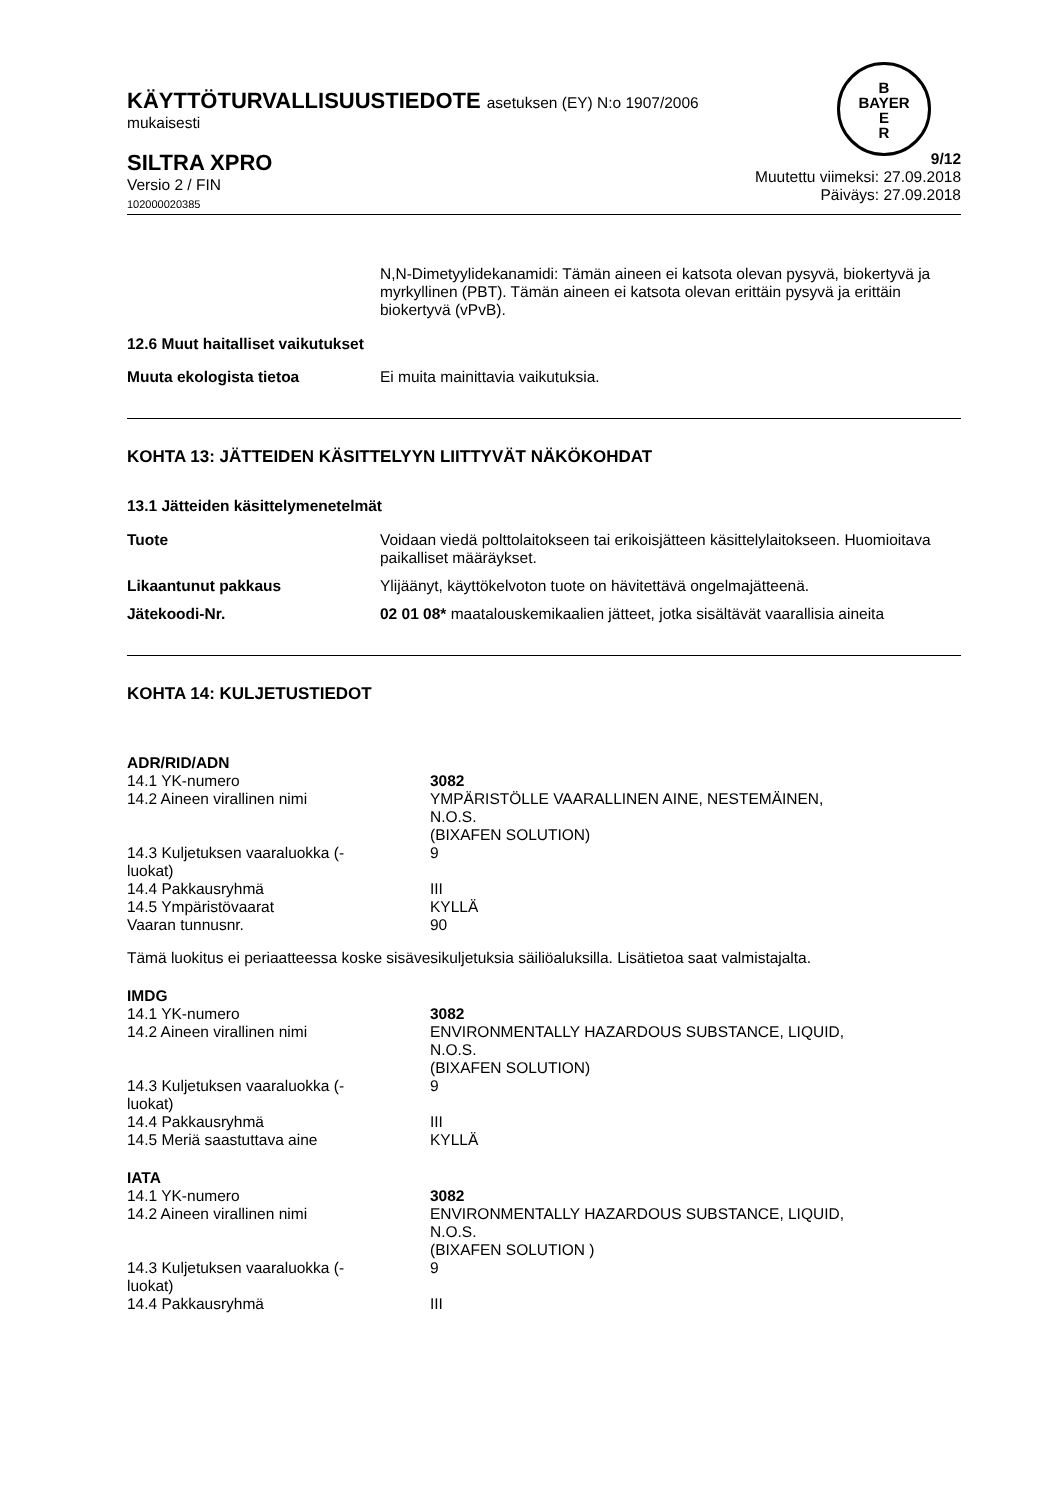B
BAYER
E
R
KÄYTTÖTURVALLISUUSTIEDOTE asetuksen (EY) N:o 1907/2006
mukaisesti
SILTRA XPRO
Versio 2 / FIN
102000020385
9/12
Muutettu viimeksi: 27.09.2018
Päiväys: 27.09.2018
N,N-Dimetyylidekanamidi: Tämän aineen ei katsota olevan pysyvä, biokertyvä ja myrkyllinen (PBT). Tämän aineen ei katsota olevan erittäin pysyvä ja erittäin biokertyvä (vPvB).
12.6 Muut haitalliset vaikutukset
| Muuta ekologista tietoa | Ei muita mainittavia vaikutuksia. |
KOHTA 13: JÄTTEIDEN KÄSITTELYYN LIITTYVÄT NÄKÖKOHDAT
13.1 Jätteiden käsittelymenetelmät
| Tuote | Voidaan viedä polttolaitokseen tai erikoisjätteen käsittelylaitokseen. Huomioitava paikalliset määräykset. |
| Likaantunut pakkaus | Ylijäänyt, käyttökelvoton tuote on hävitettävä ongelmajätteenä. |
| Jätekoodi-Nr. | 02 01 08* maatalouskemikaalien jätteet, jotka sisältävät vaarallisia aineita |
KOHTA 14: KULJETUSTIEDOT
ADR/RID/ADN
| 14.1 YK-numero | 3082 |
| 14.2 Aineen virallinen nimi | YMPÄRISTÖLLE VAARALLINEN AINE, NESTEMÄINEN, N.O.S. (BIXAFEN SOLUTION) |
| 14.3 Kuljetuksen vaaraluokka (- luokat) | 9 |
| 14.4 Pakkausryhmä | III |
| 14.5 Ympäristövaarat | KYLLÄ |
| Vaaran tunnusnr. | 90 |
Tämä luokitus ei periaatteessa koske sisävesikuljetuksia säiliöaluksilla. Lisätietoa saat valmistajalta.
IMDG
| 14.1 YK-numero | 3082 |
| 14.2 Aineen virallinen nimi | ENVIRONMENTALLY HAZARDOUS SUBSTANCE, LIQUID, N.O.S. (BIXAFEN SOLUTION) |
| 14.3 Kuljetuksen vaaraluokka (- luokat) | 9 |
| 14.4 Pakkausryhmä | III |
| 14.5 Meriä saastuttava aine | KYLLÄ |
IATA
| 14.1 YK-numero | 3082 |
| 14.2 Aineen virallinen nimi | ENVIRONMENTALLY HAZARDOUS SUBSTANCE, LIQUID, N.O.S. (BIXAFEN SOLUTION ) |
| 14.3 Kuljetuksen vaaraluokka (- luokat) | 9 |
| 14.4 Pakkausryhmä | III |